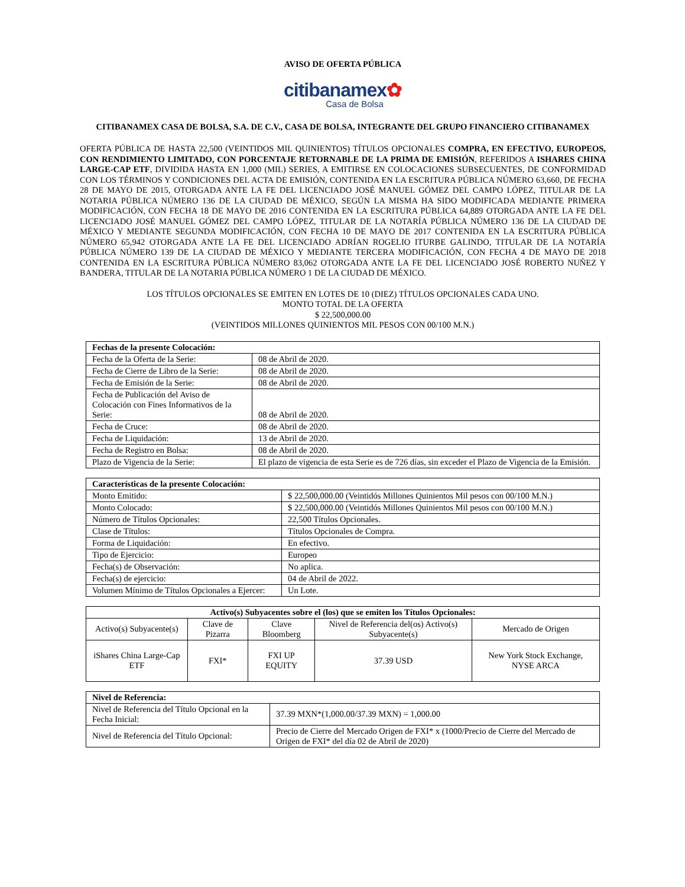AVISO DE OFERTA PÚBLICA
citibanamex✿
Casa de Bolsa
CITIBANAMEX CASA DE BOLSA, S.A. DE C.V., CASA DE BOLSA, INTEGRANTE DEL GRUPO FINANCIERO CITIBANAMEX
OFERTA PÚBLICA DE HASTA 22,500 (VEINTIDOS MIL QUINIENTOS) TÍTULOS OPCIONALES COMPRA, EN EFECTIVO, EUROPEOS, CON RENDIMIENTO LIMITADO, CON PORCENTAJE RETORNABLE DE LA PRIMA DE EMISIÓN, REFERIDOS A ISHARES CHINA LARGE-CAP ETF, DIVIDIDA HASTA EN 1,000 (MIL) SERIES, A EMITIRSE EN COLOCACIONES SUBSECUENTES, DE CONFORMIDAD CON LOS TÉRMINOS Y CONDICIONES DEL ACTA DE EMISIÓN, CONTENIDA EN LA ESCRITURA PÚBLICA NÚMERO 63,660, DE FECHA 28 DE MAYO DE 2015, OTORGADA ANTE LA FE DEL LICENCIADO JOSÉ MANUEL GÓMEZ DEL CAMPO LÓPEZ, TITULAR DE LA NOTARIA PÚBLICA NÚMERO 136 DE LA CIUDAD DE MÉXICO, SEGÚN LA MISMA HA SIDO MODIFICADA MEDIANTE PRIMERA MODIFICACIÓN, CON FECHA 18 DE MAYO DE 2016 CONTENIDA EN LA ESCRITURA PÚBLICA 64,889 OTORGADA ANTE LA FE DEL LICENCIADO JOSÉ MANUEL GÓMEZ DEL CAMPO LÓPEZ, TITULAR DE LA NOTARÍA PÚBLICA NÚMERO 136 DE LA CIUDAD DE MÉXICO Y MEDIANTE SEGUNDA MODIFICACIÓN, CON FECHA 10 DE MAYO DE 2017 CONTENIDA EN LA ESCRITURA PÚBLICA NÚMERO 65,942 OTORGADA ANTE LA FE DEL LICENCIADO ADRÍAN ROGELIO ITURBE GALINDO, TITULAR DE LA NOTARÍA PÚBLICA NÚMERO 139 DE LA CIUDAD DE MÉXICO Y MEDIANTE TERCERA MODIFICACIÓN, CON FECHA 4 DE MAYO DE 2018 CONTENIDA EN LA ESCRITURA PÚBLICA NÚMERO 83,062 OTORGADA ANTE LA FE DEL LICENCIADO JOSÉ ROBERTO NUÑEZ Y BANDERA, TITULAR DE LA NOTARIA PÚBLICA NÚMERO 1 DE LA CIUDAD DE MÉXICO.
LOS TÍTULOS OPCIONALES SE EMITEN EN LOTES DE 10 (DIEZ) TÍTULOS OPCIONALES CADA UNO.
MONTO TOTAL DE LA OFERTA
$ 22,500,000.00
(VEINTIDOS MILLONES QUINIENTOS MIL PESOS CON 00/100 M.N.)
| Fechas de la presente Colocación: | |
| --- | --- |
| Fecha de la Oferta de la Serie: | 08 de Abril de 2020. |
| Fecha de Cierre de Libro de la Serie: | 08 de Abril de 2020. |
| Fecha de Emisión de la Serie: | 08 de Abril de 2020. |
| Fecha de Publicación del Aviso de Colocación con Fines Informativos de la Serie: | 08 de Abril de 2020. |
| Fecha de Cruce: | 08 de Abril de 2020. |
| Fecha de Liquidación: | 13 de Abril de 2020. |
| Fecha de Registro en Bolsa: | 08 de Abril de 2020. |
| Plazo de Vigencia de la Serie: | El plazo de vigencia de esta Serie es de 726 días, sin exceder el Plazo de Vigencia de la Emisión. |
| Características de la presente Colocación: | |
| --- | --- |
| Monto Emitido: | $ 22,500,000.00 (Veintidós Millones Quinientos Mil pesos con 00/100 M.N.) |
| Monto Colocado: | $ 22,500,000.00 (Veintidós Millones Quinientos Mil pesos con 00/100 M.N.) |
| Número de Títulos Opcionales: | 22,500 Títulos Opcionales. |
| Clase de Títulos: | Títulos Opcionales de Compra. |
| Forma de Liquidación: | En efectivo. |
| Tipo de Ejercicio: | Europeo |
| Fecha(s) de Observación: | No aplica. |
| Fecha(s) de ejercicio: | 04 de Abril de 2022. |
| Volumen Mínimo de Títulos Opcionales a Ejercer: | Un Lote. |
| Activo(s) Subyacentes sobre el (los) que se emiten los Títulos Opcionales: | | | | |
| --- | --- | --- | --- | --- |
| Activo(s) Subyacente(s) | Clave de Pizarra | Clave Bloomberg | Nivel de Referencia del(os) Activo(s) Subyacente(s) | Mercado de Origen |
| iShares China Large-Cap ETF | FXI* | FXI UP EQUITY | 37.39 USD | New York Stock Exchange, NYSE ARCA |
| Nivel de Referencia: | |
| --- | --- |
| Nivel de Referencia del Título Opcional en la Fecha Inicial: | 37.39 MXN*(1,000.00/37.39 MXN) = 1,000.00 |
| Nivel de Referencia del Título Opcional: | Precio de Cierre del Mercado Origen de FXI* x (1000/Precio de Cierre del Mercado de Origen de FXI* del día 02 de Abril de 2020) |